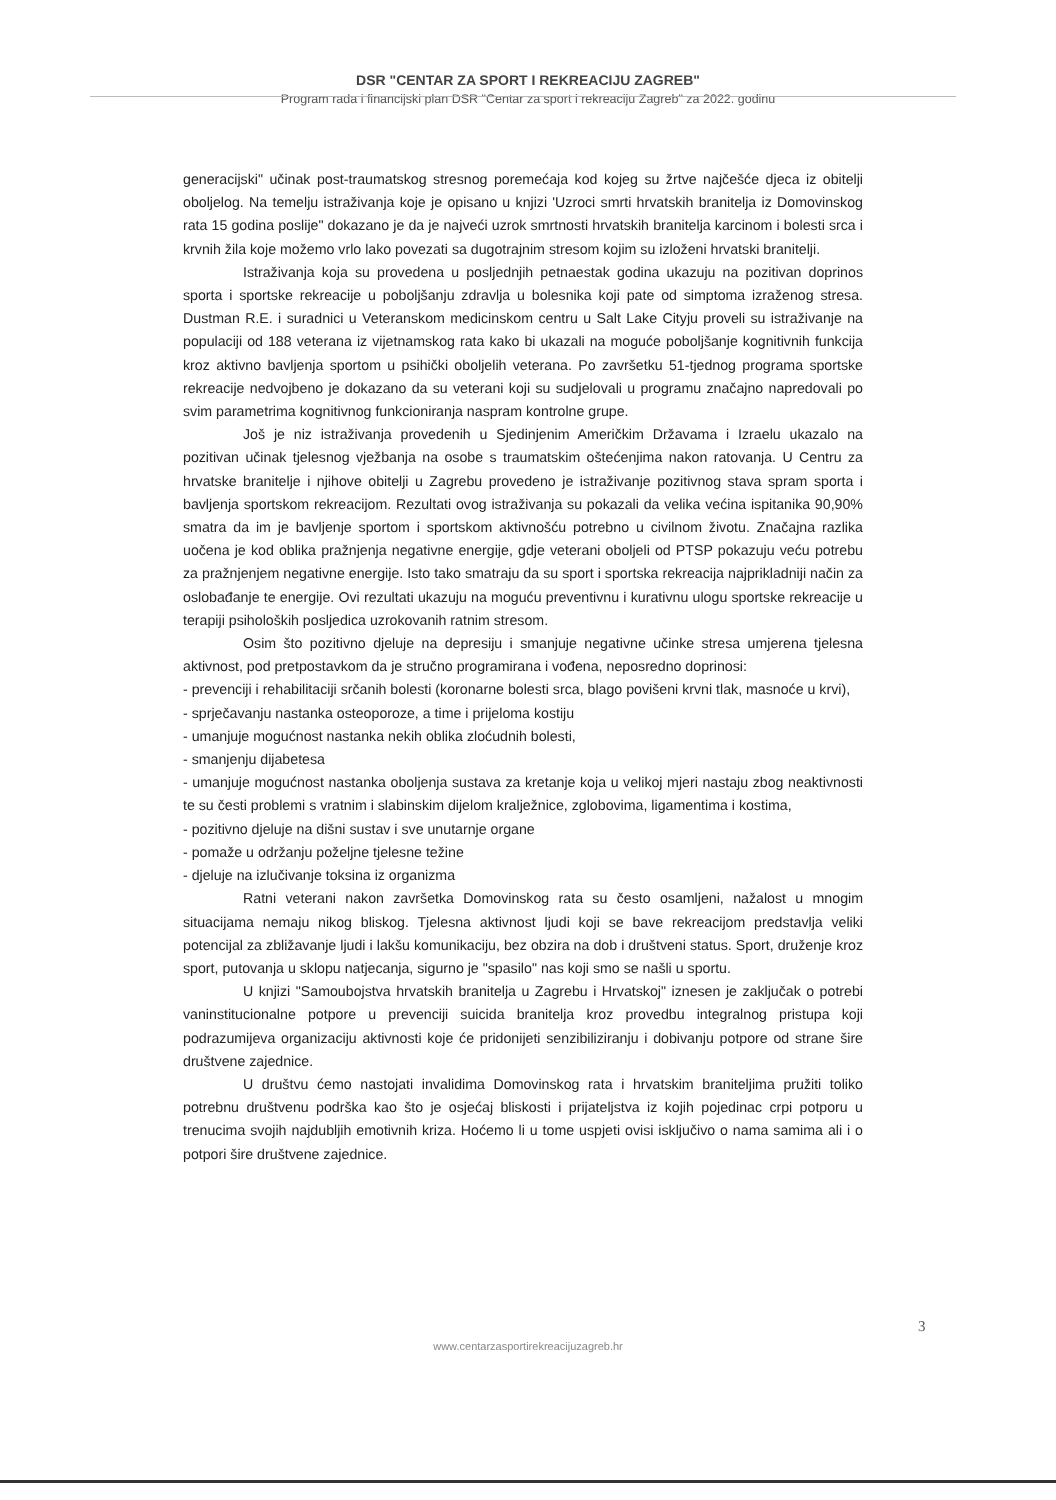DSR "CENTAR ZA SPORT I REKREACIJU ZAGREB"
Program rada i financijski plan DSR "Centar za sport i rekreaciju Zagreb" za 2022. godinu
generacijski" učinak post-traumatskog stresnog poremećaja kod kojeg su žrtve najčešće djeca iz obitelji oboljelog. Na temelju istraživanja koje je opisano u knjizi 'Uzroci smrti hrvatskih branitelja iz Domovinskog rata 15 godina poslije" dokazano je da je najveći uzrok smrtnosti hrvatskih branitelja karcinom i bolesti srca i krvnih žila koje možemo vrlo lako povezati sa dugotrajnim stresom kojim su izloženi hrvatski branitelji.
Istraživanja koja su provedena u posljednjih petnaestak godina ukazuju na pozitivan doprinos sporta i sportske rekreacije u poboljšanju zdravlja u bolesnika koji pate od simptoma izraženog stresa. Dustman R.E. i suradnici u Veteranskom medicinskom centru u Salt Lake Cityju proveli su istraživanje na populaciji od 188 veterana iz vijetnamskog rata kako bi ukazali na moguće poboljšanje kognitivnih funkcija kroz aktivno bavljenja sportom u psihički oboljelih veterana. Po završetku 51-tjednog programa sportske rekreacije nedvojbeno je dokazano da su veterani koji su sudjelovali u programu značajno napredovali po svim parametrima kognitivnog funkcioniranja naspram kontrolne grupe.
Još je niz istraživanja provedenih u Sjedinjenim Američkim Državama i Izraelu ukazalo na pozitivan učinak tjelesnog vježbanja na osobe s traumatskim oštećenjima nakon ratovanja. U Centru za hrvatske branitelje i njihove obitelji u Zagrebu provedeno je istraživanje pozitivnog stava spram sporta i bavljenja sportskom rekreacijom. Rezultati ovog istraživanja su pokazali da velika većina ispitanika 90,90% smatra da im je bavljenje sportom i sportskom aktivnošću potrebno u civilnom životu. Značajna razlika uočena je kod oblika pražnjenja negativne energije, gdje veterani oboljeli od PTSP pokazuju veću potrebu za pražnjenjem negativne energije. Isto tako smatraju da su sport i sportska rekreacija najprikladniji način za oslobađanje te energije. Ovi rezultati ukazuju na moguću preventivnu i kurativnu ulogu sportske rekreacije u terapiji psiholoških posljedica uzrokovanih ratnim stresom.
Osim što pozitivno djeluje na depresiju i smanjuje negativne učinke stresa umjerena tjelesna aktivnost, pod pretpostavkom da je stručno programirana i vođena, neposredno doprinosi:
- prevenciji i rehabilitaciji srčanih bolesti (koronarne bolesti srca, blago povišeni krvni tlak, masnoće u krvi),
- sprječavanju nastanka osteoporoze, a time i prijeloma kostiju
- umanjuje mogućnost nastanka nekih oblika zloćudnih bolesti,
- smanjenju dijabetesa
- umanjuje mogućnost nastanka oboljenja sustava za kretanje koja u velikoj mjeri nastaju zbog neaktivnosti te su česti problemi s vratnim i slabinskim dijelom kralježnice, zglobovima, ligamentima i kostima,
- pozitivno djeluje na dišni sustav i sve unutarnje organe
- pomaže u održanju poželjne tjelesne težine
- djeluje na izlučivanje toksina iz organizma
Ratni veterani nakon završetka Domovinskog rata su često osamljeni, nažalost u mnogim situacijama nemaju nikog bliskog. Tjelesna aktivnost ljudi koji se bave rekreacijom predstavlja veliki potencijal za zbližavanje ljudi i lakšu komunikaciju, bez obzira na dob i društveni status. Sport, druženje kroz sport, putovanja u sklopu natjecanja, sigurno je "spasilo" nas koji smo se našli u sportu.
U knjizi "Samoubojstva hrvatskih branitelja u Zagrebu i Hrvatskoj" iznesen je zaključak o potrebi vaninstitucionalne potpore u prevenciji suicida branitelja kroz provedbu integralnog pristupa koji podrazumijeva organizaciju aktivnosti koje će pridonijeti senzibiliziranju i dobivanju potpore od strane šire društvene zajednice.
U društvu ćemo nastojati invalidima Domovinskog rata i hrvatskim braniteljima pružiti toliko potrebnu društvenu podrška kao što je osjećaj bliskosti i prijateljstva iz kojih pojedinac crpi potporu u trenucima svojih najdubljih emotivnih kriza. Hoćemo li u tome uspjeti ovisi isključivo o nama samima ali i o potpori šire društvene zajednice.
3
www.centarzasportirekreacijuzagreb.hr